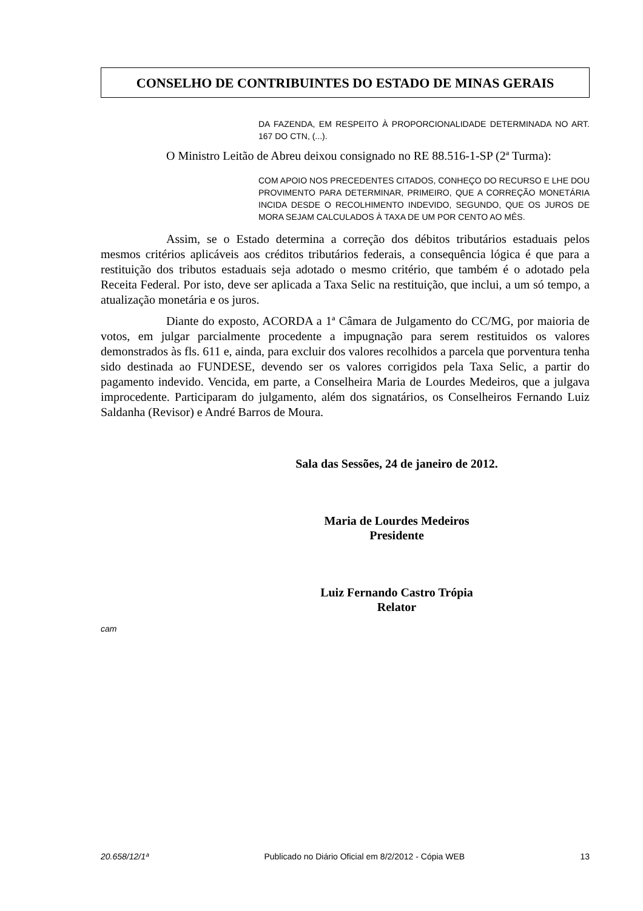CONSELHO DE CONTRIBUINTES DO ESTADO DE MINAS GERAIS
DA FAZENDA, EM RESPEITO À PROPORCIONALIDADE DETERMINADA NO ART. 167 DO CTN, (...).
O Ministro Leitão de Abreu deixou consignado no RE 88.516-1-SP (2ª Turma):
COM APOIO NOS PRECEDENTES CITADOS, CONHEÇO DO RECURSO E LHE DOU PROVIMENTO PARA DETERMINAR, PRIMEIRO, QUE A CORREÇÃO MONETÁRIA INCIDA DESDE O RECOLHIMENTO INDEVIDO, SEGUNDO, QUE OS JUROS DE MORA SEJAM CALCULADOS À TAXA DE UM POR CENTO AO MÊS.
Assim, se o Estado determina a correção dos débitos tributários estaduais pelos mesmos critérios aplicáveis aos créditos tributários federais, a consequência lógica é que para a restituição dos tributos estaduais seja adotado o mesmo critério, que também é o adotado pela Receita Federal. Por isto, deve ser aplicada a Taxa Selic na restituição, que inclui, a um só tempo, a atualização monetária e os juros.
Diante do exposto, ACORDA a 1ª Câmara de Julgamento do CC/MG, por maioria de votos, em julgar parcialmente procedente a impugnação para serem restituidos os valores demonstrados às fls. 611 e, ainda, para excluir dos valores recolhidos a parcela que porventura tenha sido destinada ao FUNDESE, devendo ser os valores corrigidos pela Taxa Selic, a partir do pagamento indevido. Vencida, em parte, a Conselheira Maria de Lourdes Medeiros, que a julgava improcedente. Participaram do julgamento, além dos signatários, os Conselheiros Fernando Luiz Saldanha (Revisor) e André Barros de Moura.
Sala das Sessões, 24 de janeiro de 2012.
Maria de Lourdes Medeiros
Presidente
Luiz Fernando Castro Trópia
Relator
cam
20.658/12/1ª Publicado no Diário Oficial em 8/2/2012 - Cópia WEB 13